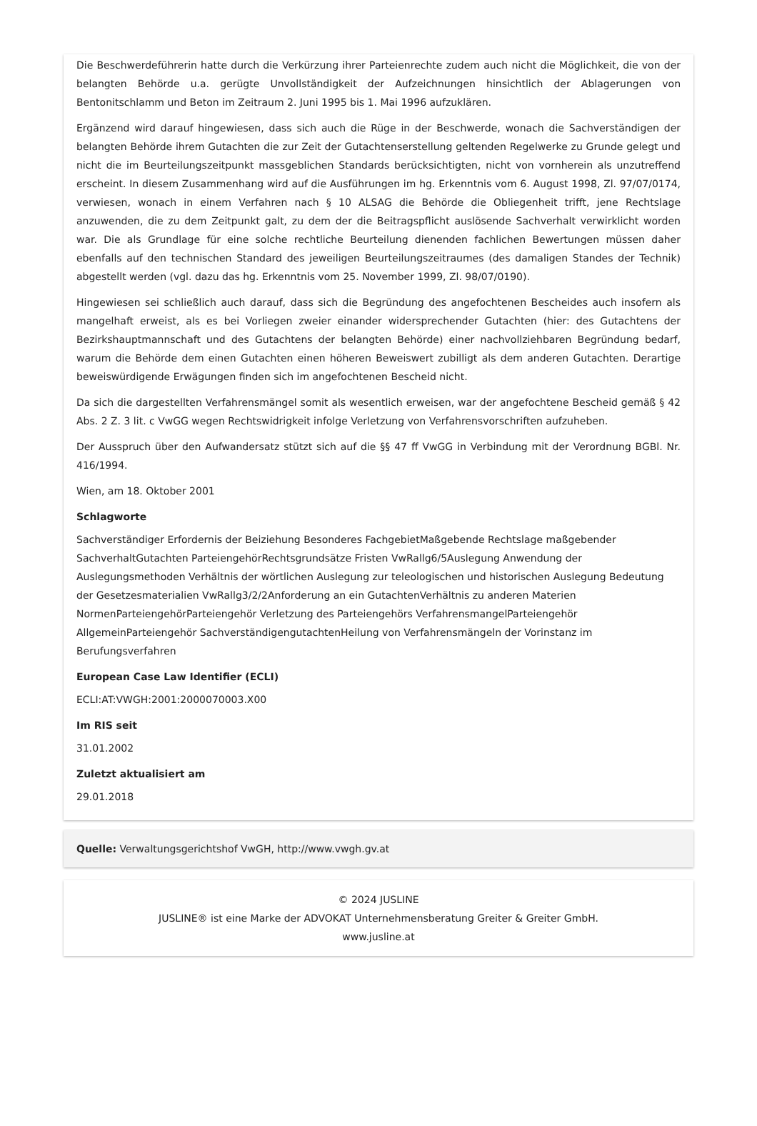Die Beschwerdeführerin hatte durch die Verkürzung ihrer Parteienrechte zudem auch nicht die Möglichkeit, die von der belangten Behörde u.a. gerügte Unvollständigkeit der Aufzeichnungen hinsichtlich der Ablagerungen von Bentonitschlamm und Beton im Zeitraum 2. Juni 1995 bis 1. Mai 1996 aufzuklären.
Ergänzend wird darauf hingewiesen, dass sich auch die Rüge in der Beschwerde, wonach die Sachverständigen der belangten Behörde ihrem Gutachten die zur Zeit der Gutachtenserstellung geltenden Regelwerke zu Grunde gelegt und nicht die im Beurteilungszeitpunkt massgeblichen Standards berücksichtigten, nicht von vornherein als unzutreffend erscheint. In diesem Zusammenhang wird auf die Ausführungen im hg. Erkenntnis vom 6. August 1998, Zl. 97/07/0174, verwiesen, wonach in einem Verfahren nach § 10 ALSAG die Behörde die Obliegenheit trifft, jene Rechtslage anzuwenden, die zu dem Zeitpunkt galt, zu dem der die Beitragspflicht auslösende Sachverhalt verwirklicht worden war. Die als Grundlage für eine solche rechtliche Beurteilung dienenden fachlichen Bewertungen müssen daher ebenfalls auf den technischen Standard des jeweiligen Beurteilungszeitraumes (des damaligen Standes der Technik) abgestellt werden (vgl. dazu das hg. Erkenntnis vom 25. November 1999, Zl. 98/07/0190).
Hingewiesen sei schließlich auch darauf, dass sich die Begründung des angefochtenen Bescheides auch insofern als mangelhaft erweist, als es bei Vorliegen zweier einander widersprechender Gutachten (hier: des Gutachtens der Bezirkshauptmannschaft und des Gutachtens der belangten Behörde) einer nachvollziehbaren Begründung bedarf, warum die Behörde dem einen Gutachten einen höheren Beweiswert zubilligt als dem anderen Gutachten. Derartige beweiswürdigende Erwägungen finden sich im angefochtenen Bescheid nicht.
Da sich die dargestellten Verfahrensmängel somit als wesentlich erweisen, war der angefochtene Bescheid gemäß § 42 Abs. 2 Z. 3 lit. c VwGG wegen Rechtswidrigkeit infolge Verletzung von Verfahrensvorschriften aufzuheben.
Der Ausspruch über den Aufwandersatz stützt sich auf die §§ 47 ff VwGG in Verbindung mit der Verordnung BGBl. Nr. 416/1994.
Wien, am 18. Oktober 2001
Schlagworte
Sachverständiger Erfordernis der Beiziehung Besonderes FachgebietMaßgebende Rechtslage maßgebender SachverhaltGutachten ParteiengehörRechtsgrundsätze Fristen VwRallg6/5Auslegung Anwendung der Auslegungsmethoden Verhältnis der wörtlichen Auslegung zur teleologischen und historischen Auslegung Bedeutung der Gesetzesmaterialien VwRallg3/2/2Anforderung an ein GutachtenVerhältnis zu anderen Materien NormenParteiengehörParteiengehör Verletzung des Parteiengehörs VerfahrensmangelParteiengehör AllgemeinParteiengehör SachverständigengutachtenHeilung von Verfahrensmängeln der Vorinstanz im Berufungsverfahren
European Case Law Identifier (ECLI)
ECLI:AT:VWGH:2001:2000070003.X00
Im RIS seit
31.01.2002
Zuletzt aktualisiert am
29.01.2018
Quelle: Verwaltungsgerichtshof VwGH, http://www.vwgh.gv.at
© 2024 JUSLINE
JUSLINE® ist eine Marke der ADVOKAT Unternehmensberatung Greiter & Greiter GmbH.
www.jusline.at